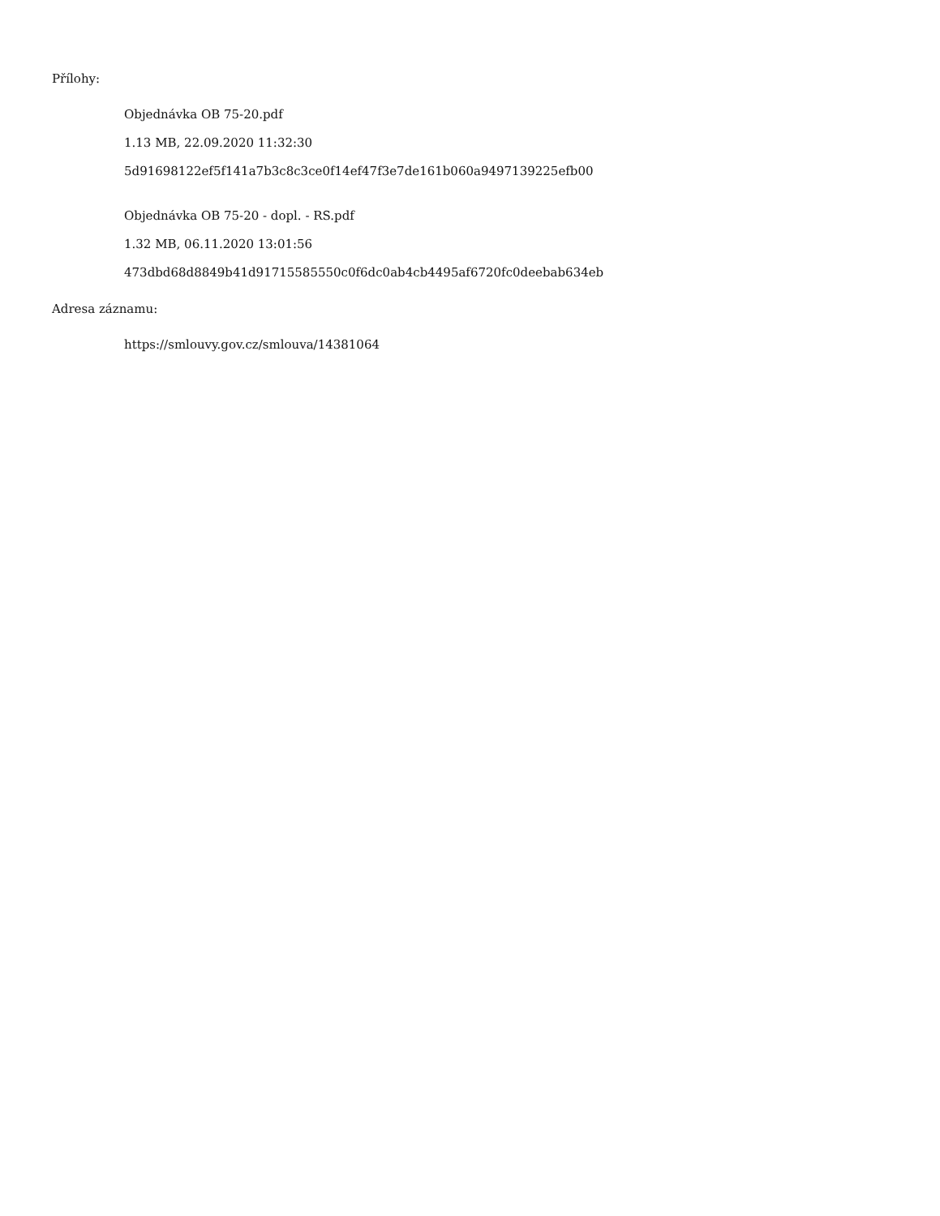Přílohy:
Objednávka OB 75-20.pdf
1.13 MB, 22.09.2020 11:32:30
5d91698122ef5f141a7b3c8c3ce0f14ef47f3e7de161b060a9497139225efb00
Objednávka OB 75-20 - dopl. - RS.pdf
1.32 MB, 06.11.2020 13:01:56
473dbd68d8849b41d91715585550c0f6dc0ab4cb4495af6720fc0deebab634eb
Adresa záznamu:
https://smlouvy.gov.cz/smlouva/14381064